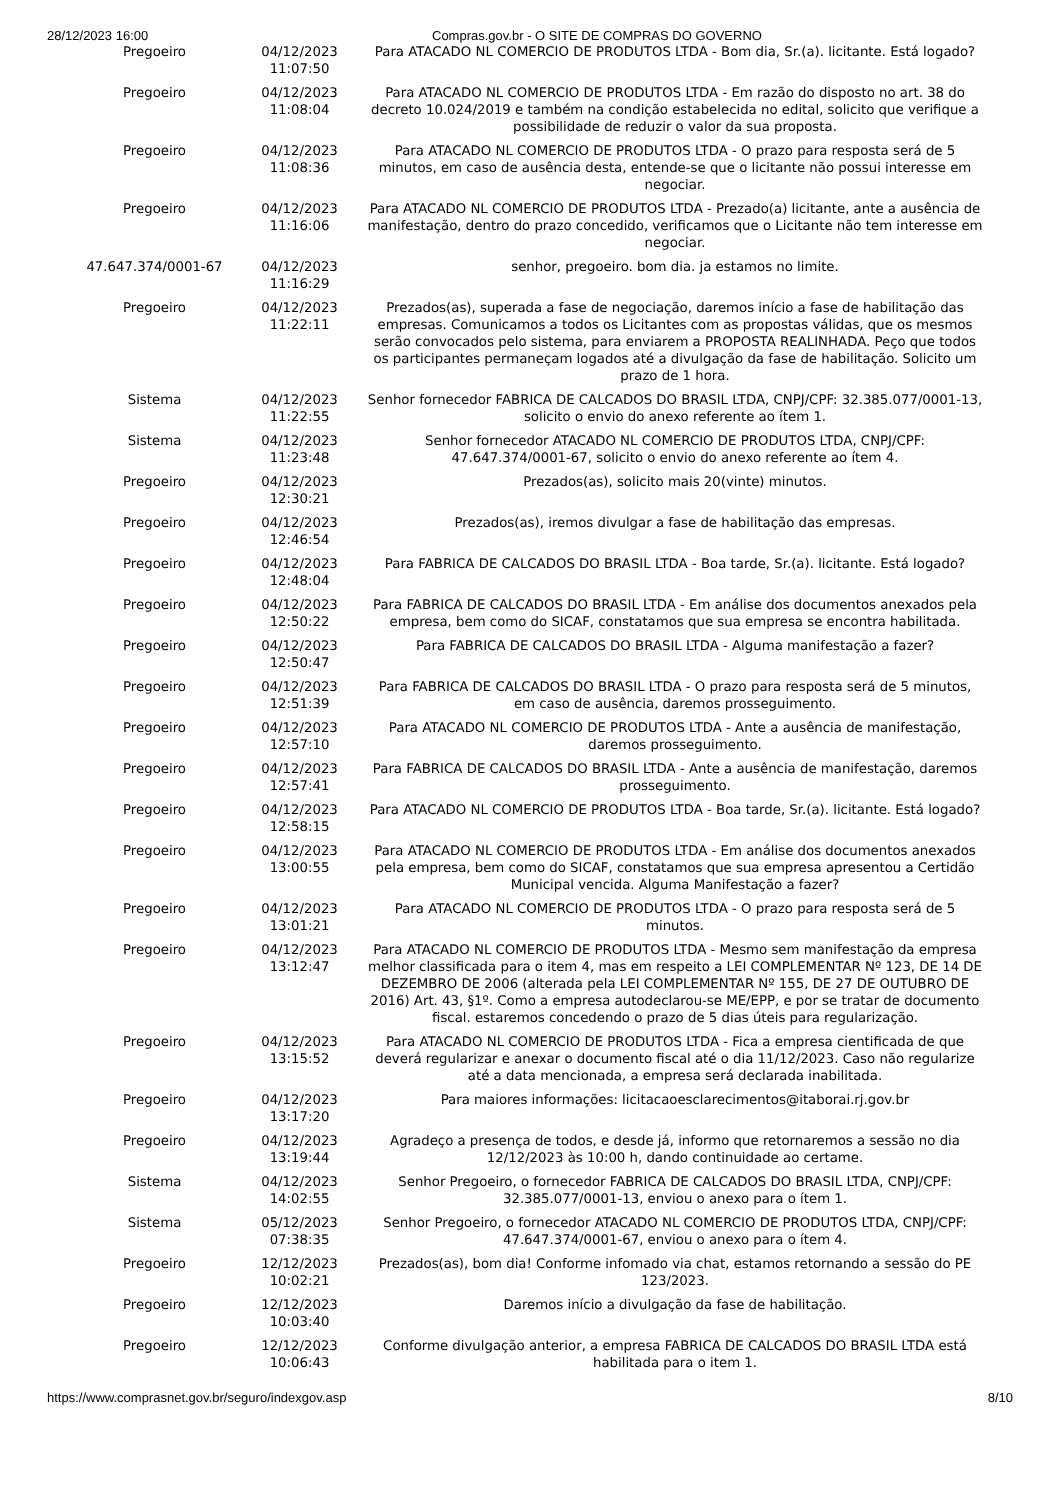28/12/2023 16:00 Compras.gov.br - O SITE DE COMPRAS DO GOVERNO
| Pregoeiro | 04/12/2023 11:07:50 | Para ATACADO NL COMERCIO DE PRODUTOS LTDA - Bom dia, Sr.(a). licitante. Está logado? |
| Pregoeiro | 04/12/2023 11:08:04 | Para ATACADO NL COMERCIO DE PRODUTOS LTDA - Em razão do disposto no art. 38 do decreto 10.024/2019 e também na condição estabelecida no edital, solicito que verifique a possibilidade de reduzir o valor da sua proposta. |
| Pregoeiro | 04/12/2023 11:08:36 | Para ATACADO NL COMERCIO DE PRODUTOS LTDA - O prazo para resposta será de 5 minutos, em caso de ausência desta, entende-se que o licitante não possui interesse em negociar. |
| Pregoeiro | 04/12/2023 11:16:06 | Para ATACADO NL COMERCIO DE PRODUTOS LTDA - Prezado(a) licitante, ante a ausência de manifestação, dentro do prazo concedido, verificamos que o Licitante não tem interesse em negociar. |
| 47.647.374/0001-67 | 04/12/2023 11:16:29 | senhor, pregoeiro. bom dia. ja estamos no limite. |
| Pregoeiro | 04/12/2023 11:22:11 | Prezados(as), superada a fase de negociação, daremos início a fase de habilitação das empresas. Comunicamos a todos os Licitantes com as propostas válidas, que os mesmos serão convocados pelo sistema, para enviarem a PROPOSTA REALINHADA. Peço que todos os participantes permaneçam logados até a divulgação da fase de habilitação. Solicito um prazo de 1 hora. |
| Sistema | 04/12/2023 11:22:55 | Senhor fornecedor FABRICA DE CALCADOS DO BRASIL LTDA, CNPJ/CPF: 32.385.077/0001-13, solicito o envio do anexo referente ao ítem 1. |
| Sistema | 04/12/2023 11:23:48 | Senhor fornecedor ATACADO NL COMERCIO DE PRODUTOS LTDA, CNPJ/CPF: 47.647.374/0001-67, solicito o envio do anexo referente ao ítem 4. |
| Pregoeiro | 04/12/2023 12:30:21 | Prezados(as), solicito mais 20(vinte) minutos. |
| Pregoeiro | 04/12/2023 12:46:54 | Prezados(as), iremos divulgar a fase de habilitação das empresas. |
| Pregoeiro | 04/12/2023 12:48:04 | Para FABRICA DE CALCADOS DO BRASIL LTDA - Boa tarde, Sr.(a). licitante. Está logado? |
| Pregoeiro | 04/12/2023 12:50:22 | Para FABRICA DE CALCADOS DO BRASIL LTDA - Em análise dos documentos anexados pela empresa, bem como do SICAF, constatamos que sua empresa se encontra habilitada. |
| Pregoeiro | 04/12/2023 12:50:47 | Para FABRICA DE CALCADOS DO BRASIL LTDA - Alguma manifestação a fazer? |
| Pregoeiro | 04/12/2023 12:51:39 | Para FABRICA DE CALCADOS DO BRASIL LTDA - O prazo para resposta será de 5 minutos, em caso de ausência, daremos prosseguimento. |
| Pregoeiro | 04/12/2023 12:57:10 | Para ATACADO NL COMERCIO DE PRODUTOS LTDA - Ante a ausência de manifestação, daremos prosseguimento. |
| Pregoeiro | 04/12/2023 12:57:41 | Para FABRICA DE CALCADOS DO BRASIL LTDA - Ante a ausência de manifestação, daremos prosseguimento. |
| Pregoeiro | 04/12/2023 12:58:15 | Para ATACADO NL COMERCIO DE PRODUTOS LTDA - Boa tarde, Sr.(a). licitante. Está logado? |
| Pregoeiro | 04/12/2023 13:00:55 | Para ATACADO NL COMERCIO DE PRODUTOS LTDA - Em análise dos documentos anexados pela empresa, bem como do SICAF, constatamos que sua empresa apresentou a Certidão Municipal vencida. Alguma Manifestação a fazer? |
| Pregoeiro | 04/12/2023 13:01:21 | Para ATACADO NL COMERCIO DE PRODUTOS LTDA - O prazo para resposta será de 5 minutos. |
| Pregoeiro | 04/12/2023 13:12:47 | Para ATACADO NL COMERCIO DE PRODUTOS LTDA - Mesmo sem manifestação da empresa melhor classificada para o item 4, mas em respeito a LEI COMPLEMENTAR Nº 123, DE 14 DE DEZEMBRO DE 2006 (alterada pela LEI COMPLEMENTAR Nº 155, DE 27 DE OUTUBRO DE 2016) Art. 43, §1º. Como a empresa autodeclarou-se ME/EPP, e por se tratar de documento fiscal. estaremos concedendo o prazo de 5 dias úteis para regularização. |
| Pregoeiro | 04/12/2023 13:15:52 | Para ATACADO NL COMERCIO DE PRODUTOS LTDA - Fica a empresa cientificada de que deverá regularizar e anexar o documento fiscal até o dia 11/12/2023. Caso não regularize até a data mencionada, a empresa será declarada inabilitada. |
| Pregoeiro | 04/12/2023 13:17:20 | Para maiores informações: licitacaoesclarecimentos@itaborai.rj.gov.br |
| Pregoeiro | 04/12/2023 13:19:44 | Agradeço a presença de todos, e desde já, informo que retornaremos a sessão no dia 12/12/2023 às 10:00 h, dando continuidade ao certame. |
| Sistema | 04/12/2023 14:02:55 | Senhor Pregoeiro, o fornecedor FABRICA DE CALCADOS DO BRASIL LTDA, CNPJ/CPF: 32.385.077/0001-13, enviou o anexo para o ítem 1. |
| Sistema | 05/12/2023 07:38:35 | Senhor Pregoeiro, o fornecedor ATACADO NL COMERCIO DE PRODUTOS LTDA, CNPJ/CPF: 47.647.374/0001-67, enviou o anexo para o ítem 4. |
| Pregoeiro | 12/12/2023 10:02:21 | Prezados(as), bom dia! Conforme infomado via chat, estamos retornando a sessão do PE 123/2023. |
| Pregoeiro | 12/12/2023 10:03:40 | Daremos início a divulgação da fase de habilitação. |
| Pregoeiro | 12/12/2023 10:06:43 | Conforme divulgação anterior, a empresa FABRICA DE CALCADOS DO BRASIL LTDA está habilitada para o item 1. |
https://www.comprasnet.gov.br/seguro/indexgov.asp 8/10